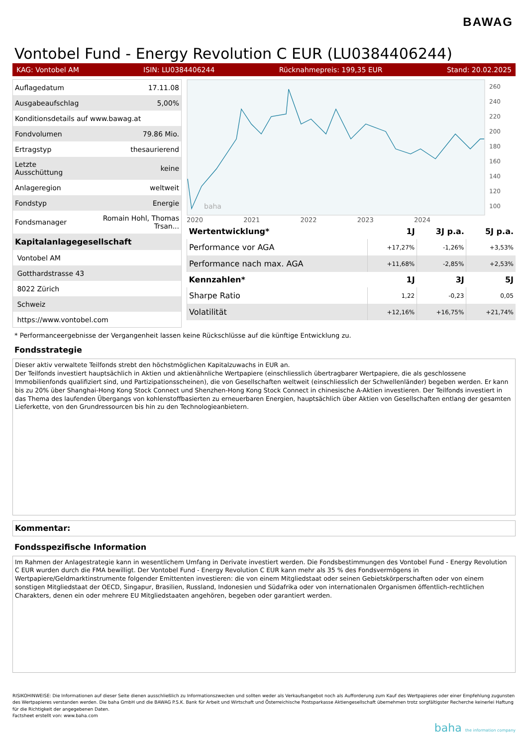BAWAG
Vontobel Fund - Energy Revolution C EUR (LU0384406244)
KAG: Vontobel AM ISIN: LU0384406244 Rücknahmepreis: 199,35 EUR Stand: 20.02.2025
| Auflagedatum | 17.11.08 |
| Ausgabeaufschlag | 5,00% |
| Konditionsdetails auf www.bawag.at | |
| Fondvolumen | 79.86 Mio. |
| Ertragstyp | thesaurierend |
| Letzte Ausschüttung | keine |
| Anlageregion | weltweit |
| Fondstyp | Energie |
| Fondsmanager | Romain Hohl, Thomas Trsan... |
| Kapitalanlagegesellschaft | |
| Vontobel AM | |
| Gotthardstrasse 43 | |
| 8022 Zürich | |
| Schweiz | |
| https://www.vontobel.com | |
baha
260
240
220
200
180
160
140
120
100
2020 2021 2022 2023 2024
| Wertentwicklung* | 1J | 3J p.a. | 5J p.a. |
| --- | --- | --- | --- |
| Performance vor AGA | +17,27% | -1,26% | +3,53% |
| Performance nach max. AGA | +11,68% | -2,85% | +2,53% |
| Kennzahlen* | 1J | 3J | 5J |
| Sharpe Ratio | 1,22 | -0,23 | 0,05 |
| Volatilität | +12,16% | +16,75% | +21,74% |
* Performanceergebnisse der Vergangenheit lassen keine Rückschlüsse auf die künftige Entwicklung zu.
Fondsstrategie
Dieser aktiv verwaltete Teilfonds strebt den höchstmöglichen Kapitalzuwachs in EUR an.
Der Teilfonds investiert hauptsächlich in Aktien und aktienähnliche Wertpapiere (einschliesslich übertragbarer Wertpapiere, die als geschlossene Immobilienfonds qualifiziert sind, und Partizipationsscheinen), die von Gesellschaften weltweit (einschliesslich der Schwellenländer) begeben werden. Er kann bis zu 20% über Shanghai-Hong Kong Stock Connect und Shenzhen-Hong Kong Stock Connect in chinesische A-Aktien investieren. Der Teilfonds investiert in das Thema des laufenden Übergangs von kohlenstoffbasierten zu erneuerbaren Energien, hauptsächlich über Aktien von Gesellschaften entlang der gesamten Lieferkette, von den Grundressourcen bis hin zu den Technologieanbietern.
Kommentar:
Fondsspezifische Information
Im Rahmen der Anlagestrategie kann in wesentlichem Umfang in Derivate investiert werden. Die Fondsbestimmungen des Vontobel Fund - Energy Revolution C EUR wurden durch die FMA bewilligt. Der Vontobel Fund - Energy Revolution C EUR kann mehr als 35 % des Fondsvermögens in Wertpapiere/Geldmarktinstrumente folgender Emittenten investieren: die von einem Mitgliedstaat oder seinen Gebietskörperschaften oder von einem sonstigen Mitgliedstaat der OECD, Singapur, Brasilien, Russland, Indonesien und Südafrika oder von internationalen Organismen öffentlich-rechtlichen Charakters, denen ein oder mehrere EU Mitgliedstaaten angehören, begeben oder garantiert werden.
RISIKOHINWEISE: Die Informationen auf dieser Seite dienen ausschließlich zu Informationszwecken und sollten weder als Verkaufsangebot noch als Aufforderung zum Kauf des Wertpapieres oder einer Empfehlung zugunsten des Wertpapieres verstanden werden. Die baha GmbH und die BAWAG P.S.K. Bank für Arbeit und Wirtschaft und Österreichische Postsparkasse Aktiengesellschaft übernehmen trotz sorgfältigster Recherche keinerlei Haftung für die Richtigkeit der angegebenen Daten.
Factsheet erstellt von: www.baha.com
baha the information company